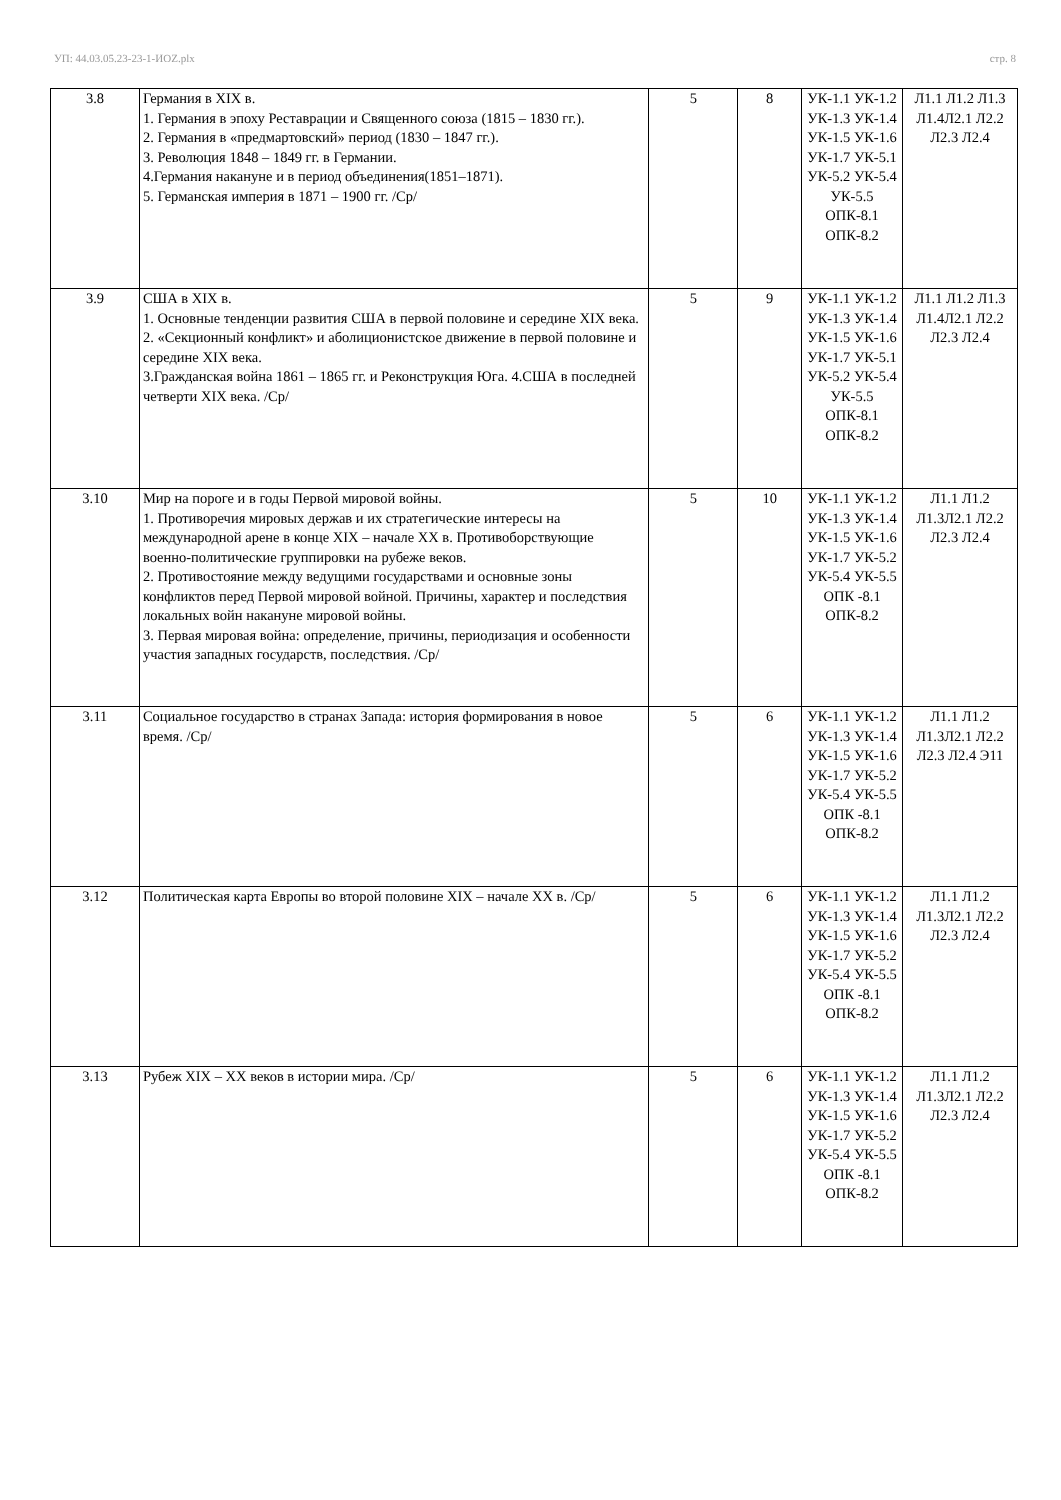УП: 44.03.05.23-23-1-ИОZ.plx стр. 8
| 3.8 | Германия в XIX в. 1. Германия в эпоху Реставрации и Священного союза (1815 – 1830 гг.). 2. Германия в «предмартовский» период (1830 – 1847 гг.). 3. Революция 1848 – 1849 гг. в Германии. 4.Германия накануне и в период объединения(1851–1871). 5. Германская империя в 1871 – 1900 гг. /Ср/ | 5 | 8 | УК-1.1 УК-1.2 УК-1.3 УК-1.4 УК-1.5 УК-1.6 УК-1.7 УК-5.1 УК-5.2 УК-5.4 УК-5.5 ОПК-8.1 ОПК-8.2 | Л1.1 Л1.2 Л1.3 Л1.4Л2.1 Л2.2 Л2.3 Л2.4 |
| 3.9 | США в XIX в. 1. Основные тенденции развития США в первой половине и середине XIX века. 2. «Секционный конфликт» и аболиционистское движение в первой половине и середине XIX века. 3.Гражданская война 1861 – 1865 гг. и Реконструкция Юга. 4.США в последней четверти XIX века. /Ср/ | 5 | 9 | УК-1.1 УК-1.2 УК-1.3 УК-1.4 УК-1.5 УК-1.6 УК-1.7 УК-5.1 УК-5.2 УК-5.4 УК-5.5 ОПК-8.1 ОПК-8.2 | Л1.1 Л1.2 Л1.3 Л1.4Л2.1 Л2.2 Л2.3 Л2.4 |
| 3.10 | Мир на пороге и в годы Первой мировой войны. 1. Противоречия мировых держав и их стратегические интересы на международной арене в конце XIX – начале XX в. Противоборствующие военно-политические группировки на рубеже веков. 2. Противостояние между ведущими государствами и основные зоны конфликтов перед Первой мировой войной. Причины, характер и последствия локальных войн накануне мировой войны. 3. Первая мировая война: определение, причины, периодизация и особенности участия западных государств, последствия. /Ср/ | 5 | 10 | УК-1.1 УК-1.2 УК-1.3 УК-1.4 УК-1.5 УК-1.6 УК-1.7 УК-5.2 УК-5.4 УК-5.5 ОПК -8.1 ОПК-8.2 | Л1.1 Л1.2 Л1.3Л2.1 Л2.2 Л2.3 Л2.4 |
| 3.11 | Социальное государство в странах Запада: история формирования в новое время. /Ср/ | 5 | 6 | УК-1.1 УК-1.2 УК-1.3 УК-1.4 УК-1.5 УК-1.6 УК-1.7 УК-5.2 УК-5.4 УК-5.5 ОПК -8.1 ОПК-8.2 | Л1.1 Л1.2 Л1.3Л2.1 Л2.2 Л2.3 Л2.4 Э11 |
| 3.12 | Политическая карта Европы во второй половине XIX – начале XX в. /Ср/ | 5 | 6 | УК-1.1 УК-1.2 УК-1.3 УК-1.4 УК-1.5 УК-1.6 УК-1.7 УК-5.2 УК-5.4 УК-5.5 ОПК -8.1 ОПК-8.2 | Л1.1 Л1.2 Л1.3Л2.1 Л2.2 Л2.3 Л2.4 |
| 3.13 | Рубеж XIX – XX веков в истории мира. /Ср/ | 5 | 6 | УК-1.1 УК-1.2 УК-1.3 УК-1.4 УК-1.5 УК-1.6 УК-1.7 УК-5.2 УК-5.4 УК-5.5 ОПК -8.1 ОПК-8.2 | Л1.1 Л1.2 Л1.3Л2.1 Л2.2 Л2.3 Л2.4 |